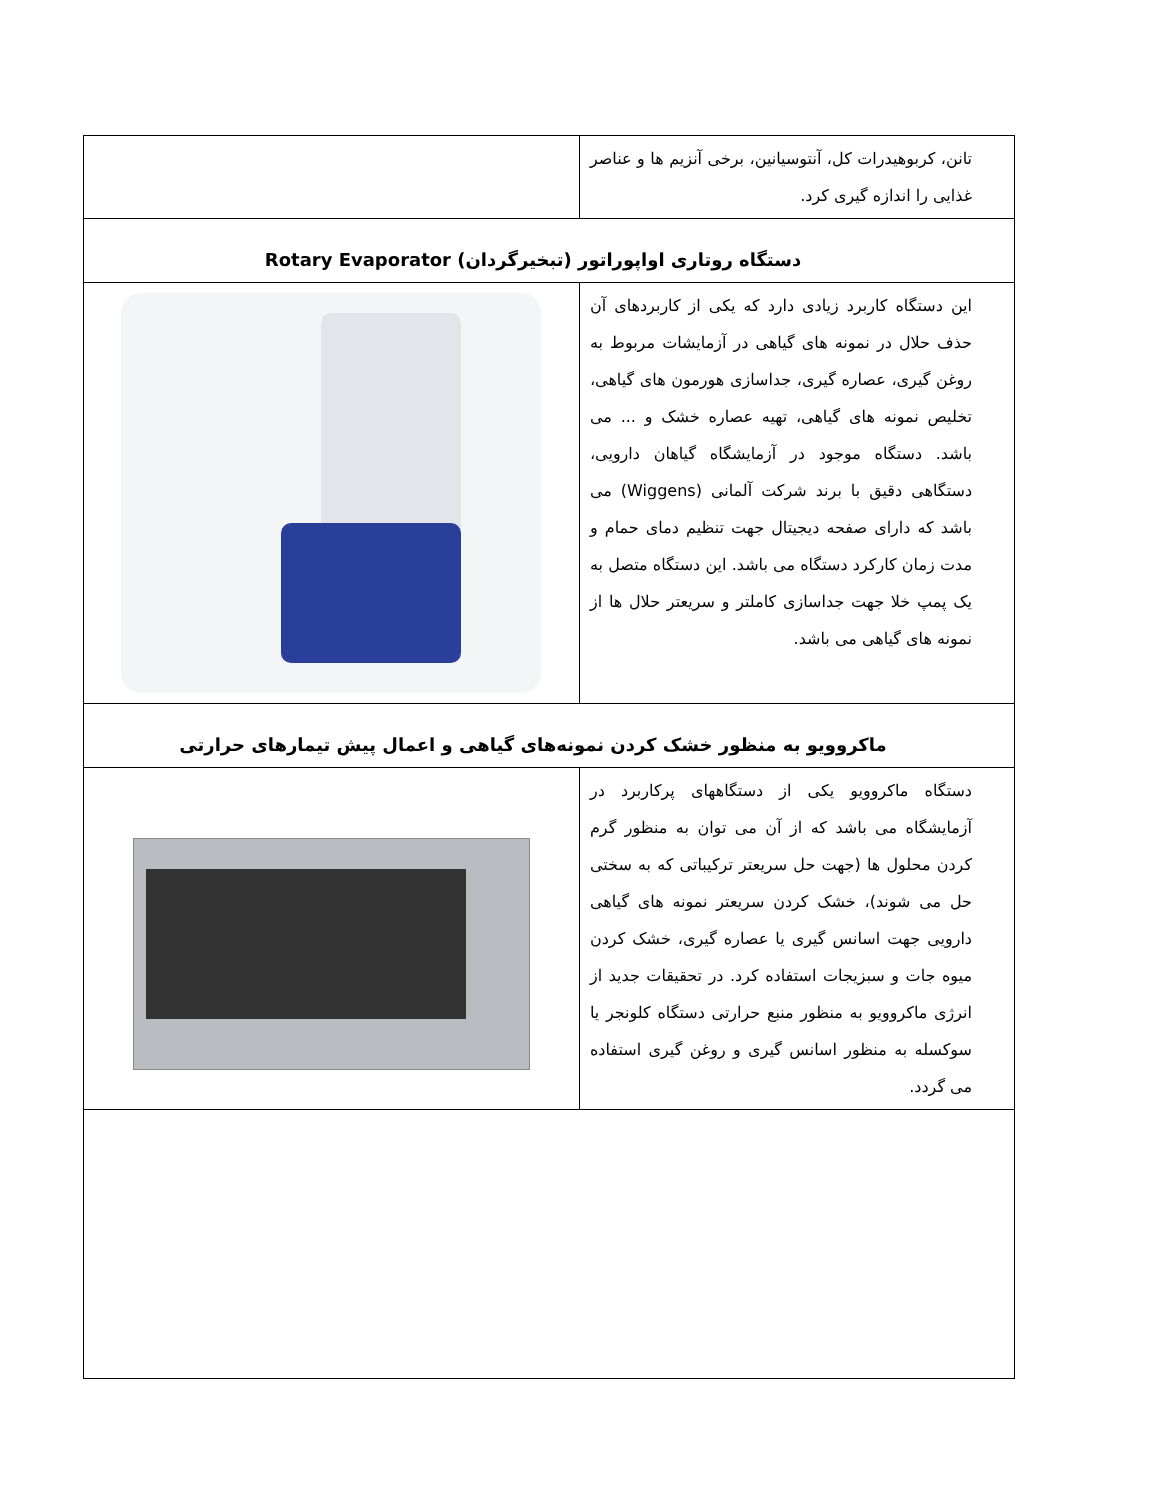| تانن، کربوهیدرات کل، آنتوسیانین، برخی آنزیم ها و عناصر غذایی را اندازه گیری کرد. | |
| دستگاه روتاری اواپوراتور (تبخیرگردان) Rotary Evaporator | |
| این دستگاه کاربرد زیادی دارد که یکی از کاربردهای آن حذف حلال در نمونه های گیاهی در آزمایشات مربوط به روغن گیری، عصاره گیری، جداسازی هورمون های گیاهی، تخلیص نمونه های گیاهی، تهیه عصاره خشک و ... می باشد. دستگاه موجود در آزمایشگاه گیاهان دارویی، دستگاهی دقیق با برند شرکت آلمانی (Wiggens) می باشد که دارای صفحه دیجیتال جهت تنظیم دمای حمام و مدت زمان کارکرد دستگاه می باشد. این دستگاه متصل به یک پمپ خلا جهت جداسازی کاملتر و سریعتر حلال ها از نمونه های گیاهی می باشد. | |
| ماکروویو به منظور خشک کردن نمونه‌های گیاهی و اعمال پیش تیمارهای حرارتی | |
| دستگاه ماکروویو یکی از دستگاههای پرکاربرد در آزمایشگاه می باشد که از آن می توان به منظور گرم کردن محلول ها (جهت حل سریعتر ترکیباتی که به سختی حل می شوند)، خشک کردن سریعتر نمونه های گیاهی دارویی جهت اسانس گیری یا عصاره گیری، خشک کردن میوه جات و سبزیجات استفاده کرد. در تحقیقات جدید از انرژی ماکروویو به منظور منبع حرارتی دستگاه کلونجر یا سوکسله به منظور اسانس گیری و روغن گیری استفاده می گردد. | |